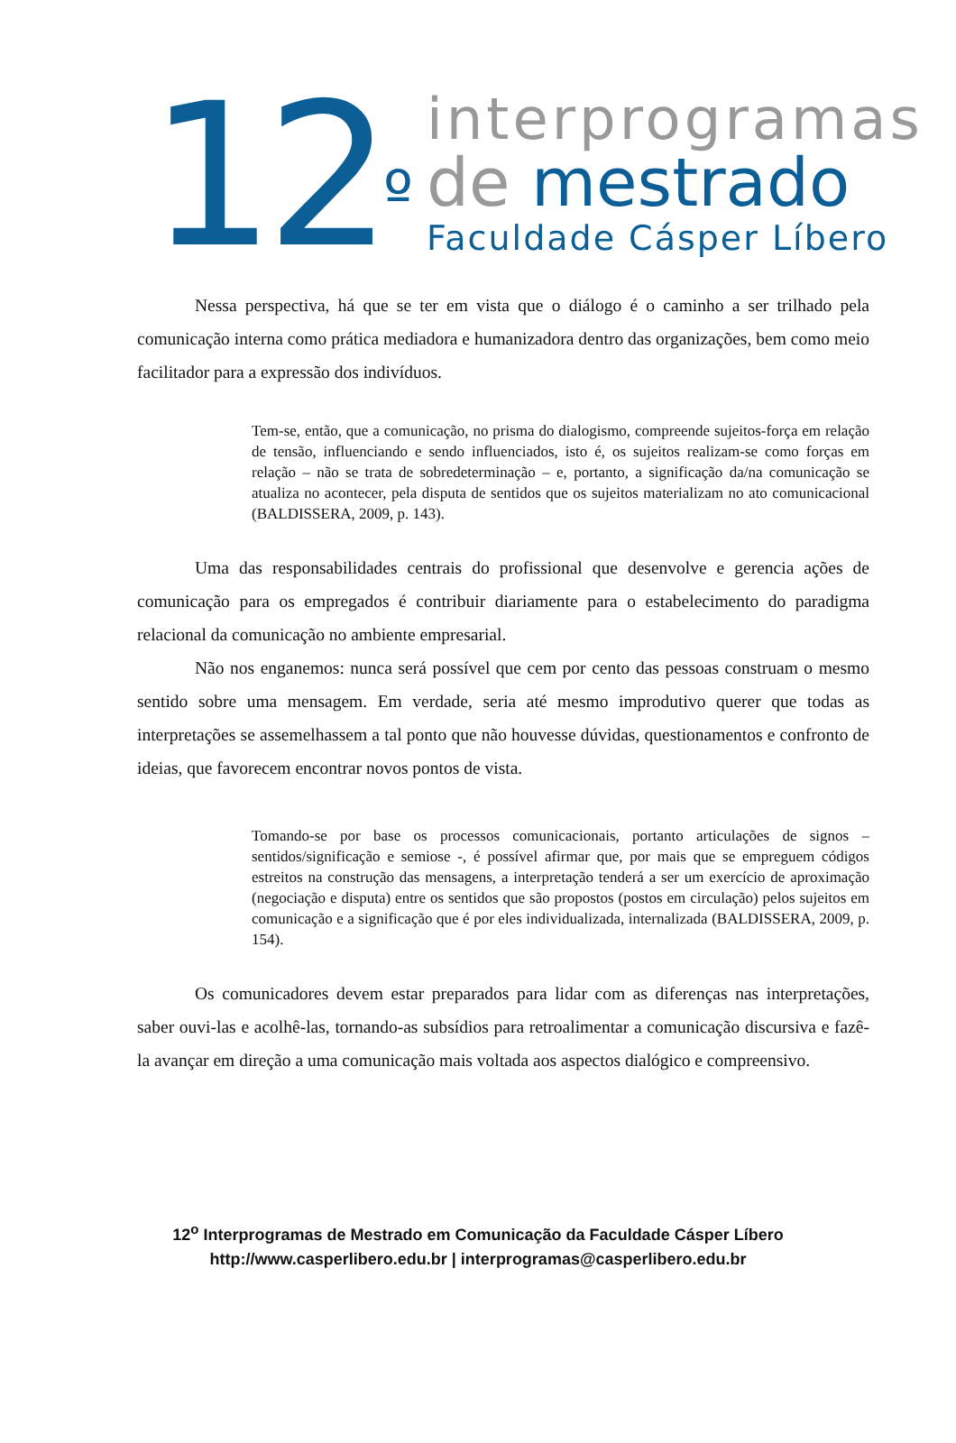12<sup>º</sup>
interprogramas
de mestrado
Faculdade Cásper Líbero
Nessa perspectiva, há que se ter em vista que o diálogo é o caminho a ser trilhado pela comunicação interna como prática mediadora e humanizadora dentro das organizações, bem como meio facilitador para a expressão dos indivíduos.
Tem-se, então, que a comunicação, no prisma do dialogismo, compreende sujeitos-força em relação de tensão, influenciando e sendo influenciados, isto é, os sujeitos realizam-se como forças em relação – não se trata de sobredeterminação – e, portanto, a significação da/na comunicação se atualiza no acontecer, pela disputa de sentidos que os sujeitos materializam no ato comunicacional (BALDISSERA, 2009, p. 143).
Uma das responsabilidades centrais do profissional que desenvolve e gerencia ações de comunicação para os empregados é contribuir diariamente para o estabelecimento do paradigma relacional da comunicação no ambiente empresarial.
Não nos enganemos: nunca será possível que cem por cento das pessoas construam o mesmo sentido sobre uma mensagem. Em verdade, seria até mesmo improdutivo querer que todas as interpretações se assemelhassem a tal ponto que não houvesse dúvidas, questionamentos e confronto de ideias, que favorecem encontrar novos pontos de vista.
Tomando-se por base os processos comunicacionais, portanto articulações de signos – sentidos/significação e semiose -, é possível afirmar que, por mais que se empreguem códigos estreitos na construção das mensagens, a interpretação tenderá a ser um exercício de aproximação (negociação e disputa) entre os sentidos que são propostos (postos em circulação) pelos sujeitos em comunicação e a significação que é por eles individualizada, internalizada (BALDISSERA, 2009, p. 154).
Os comunicadores devem estar preparados para lidar com as diferenças nas interpretações, saber ouvi-las e acolhê-las, tornando-as subsídios para retroalimentar a comunicação discursiva e fazê-la avançar em direção a uma comunicação mais voltada aos aspectos dialógico e compreensivo.
12<sup>o</sup> Interprogramas de Mestrado em Comunicação da Faculdade Cásper Líbero
http://www.casperlibero.edu.br | interprogramas@casperlibero.edu.br